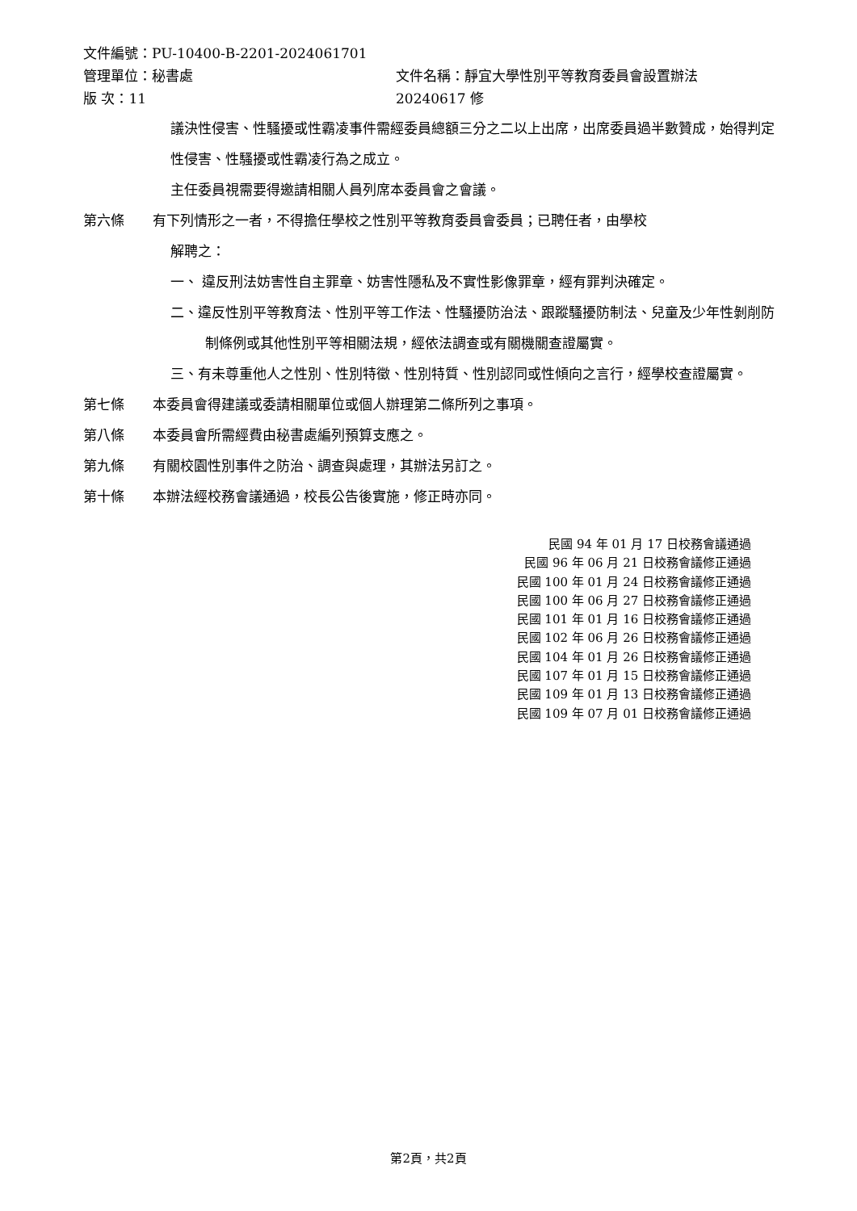文件編號：PU-10400-B-2201-2024061701
管理單位：秘書處 文件名稱：靜宜大學性別平等教育委員會設置辦法
版 次：11 20240617 修
議決性侵害、性騷擾或性霸凌事件需經委員總額三分之二以上出席，出席委員過半數贊成，始得判定性侵害、性騷擾或性霸凌行為之成立。
主任委員視需要得邀請相關人員列席本委員會之會議。
第六條 有下列情形之一者，不得擔任學校之性別平等教育委員會委員；已聘任者，由學校
解聘之：
一、 違反刑法妨害性自主罪章、妨害性隱私及不實性影像罪章，經有罪判決確定。
二、違反性別平等教育法、性別平等工作法、性騷擾防治法、跟蹤騷擾防制法、兒童及少年性剝削防制條例或其他性別平等相關法規，經依法調查或有關機關查證屬實。
三、有未尊重他人之性別、性別特徵、性別特質、性別認同或性傾向之言行，經學校查證屬實。
第七條 本委員會得建議或委請相關單位或個人辦理第二條所列之事項。
第八條 本委員會所需經費由秘書處編列預算支應之。
第九條 有關校園性別事件之防治、調查與處理，其辦法另訂之。
第十條 本辦法經校務會議通過，校長公告後實施，修正時亦同。
民國 94 年 01 月 17 日校務會議通過
民國 96 年 06 月 21 日校務會議修正通過
民國 100 年 01 月 24 日校務會議修正通過
民國 100 年 06 月 27 日校務會議修正通過
民國 101 年 01 月 16 日校務會議修正通過
民國 102 年 06 月 26 日校務會議修正通過
民國 104 年 01 月 26 日校務會議修正通過
民國 107 年 01 月 15 日校務會議修正通過
民國 109 年 01 月 13 日校務會議修正通過
民國 109 年 07 月 01 日校務會議修正通過
第2頁，共2頁